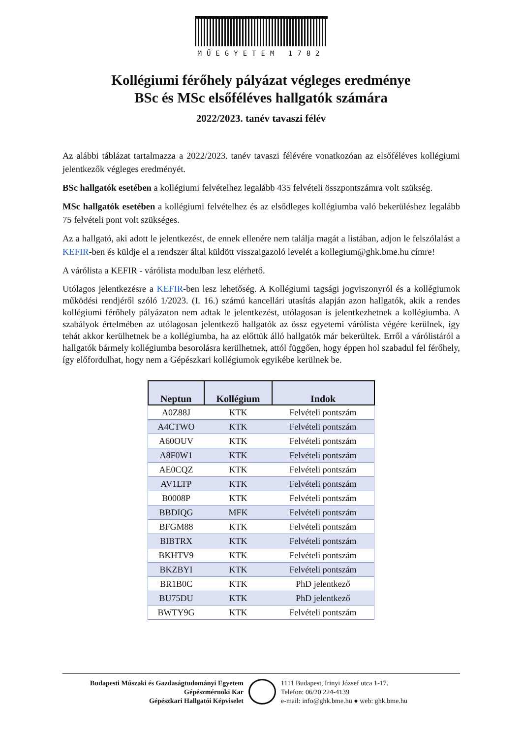MŰEGYETEM 1782
Kollégiumi férőhely pályázat végleges eredménye
BSc és MSc elsőféléves hallgatók számára
2022/2023. tanév tavaszi félév
Az alábbi táblázat tartalmazza a 2022/2023. tanév tavaszi félévére vonatkozóan az elsőféléves kollégiumi jelentkezők végleges eredményét.
BSc hallgatók esetében a kollégiumi felvételhez legalább 435 felvételi összpontszámra volt szükség.
MSc hallgatók esetében a kollégiumi felvételhez és az elsődleges kollégiumba való bekerüléshez legalább 75 felvételi pont volt szükséges.
Az a hallgató, aki adott le jelentkezést, de ennek ellenére nem találja magát a listában, adjon le felszólalást a KEFIR-ben és küldje el a rendszer által küldött visszaigazoló levelét a kollegium@ghk.bme.hu címre!
A várólista a KEFIR - várólista modulban lesz elérhető.
Utólagos jelentkezésre a KEFIR-ben lesz lehetőség. A Kollégiumi tagsági jogviszonyról és a kollégiumok működési rendjéről szóló 1/2023. (I. 16.) számú kancellári utasítás alapján azon hallgatók, akik a rendes kollégiumi férőhely pályázaton nem adtak le jelentkezést, utólagosan is jelentkezhetnek a kollégiumba. A szabályok értelmében az utólagosan jelentkező hallgatók az össz egyetemi várólista végére kerülnek, így tehát akkor kerülhetnek be a kollégiumba, ha az előttük álló hallgatók már bekerültek. Erről a várólistáról a hallgatók bármely kollégiumba besorolásra kerülhetnek, attól függően, hogy éppen hol szabadul fel férőhely, így előfordulhat, hogy nem a Gépészkari kollégiumok egyikébe kerülnek be.
| Neptun | Kollégium | Indok |
| --- | --- | --- |
| A0Z88J | KTK | Felvételi pontszám |
| A4CTWO | KTK | Felvételi pontszám |
| A60OUV | KTK | Felvételi pontszám |
| A8F0W1 | KTK | Felvételi pontszám |
| AE0CQZ | KTK | Felvételi pontszám |
| AV1LTP | KTK | Felvételi pontszám |
| B0008P | KTK | Felvételi pontszám |
| BBDIQG | MFK | Felvételi pontszám |
| BFGM88 | KTK | Felvételi pontszám |
| BIBTRX | KTK | Felvételi pontszám |
| BKHTV9 | KTK | Felvételi pontszám |
| BKZBYI | KTK | Felvételi pontszám |
| BR1B0C | KTK | PhD jelentkező |
| BU75DU | KTK | PhD jelentkező |
| BWTY9G | KTK | Felvételi pontszám |
Budapesti Műszaki és Gazdaságtudományi Egyetem
Gépészmérnöki Kar
Gépészkari Hallgatói Képviselet
1111 Budapest, Irinyi József utca 1-17.
Telefon: 06/20 224-4139
e-mail: info@ghk.bme.hu ● web: ghk.bme.hu